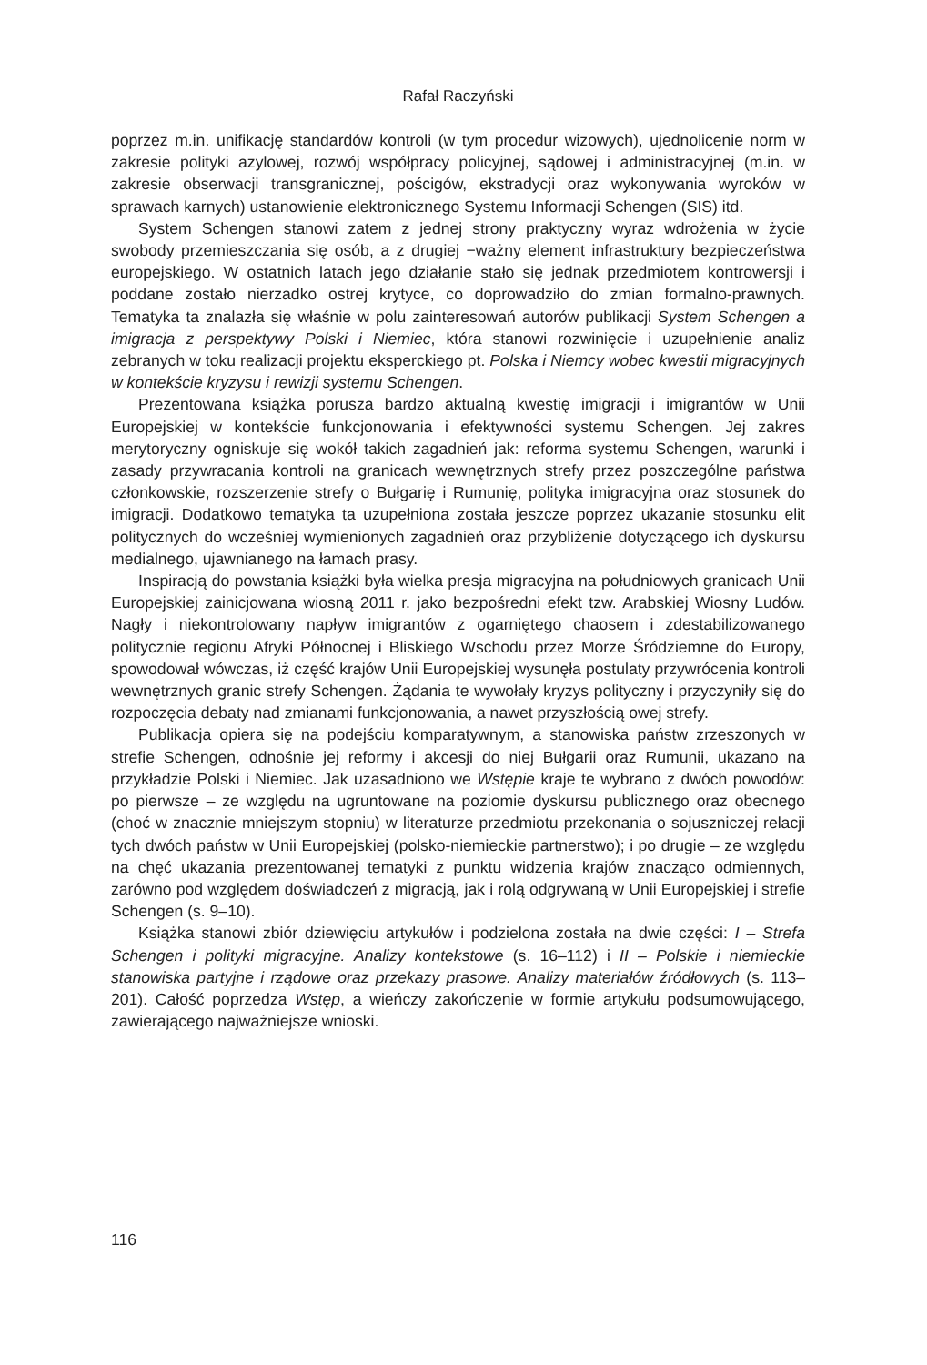Rafał Raczyński
poprzez m.in. unifikację standardów kontroli (w tym procedur wizowych), ujednolicenie norm w zakresie polityki azylowej, rozwój współpracy policyjnej, sądowej i administracyjnej (m.in. w zakresie obserwacji transgranicznej, pościgów, ekstradycji oraz wykonywania wyroków w sprawach karnych) ustanowienie elektronicznego Systemu Informacji Schengen (SIS) itd.
System Schengen stanowi zatem z jednej strony praktyczny wyraz wdrożenia w życie swobody przemieszczania się osób, a z drugiej −ważny element infrastruktury bezpieczeństwa europejskiego. W ostatnich latach jego działanie stało się jednak przedmiotem kontrowersji i poddane zostało nierzadko ostrej krytyce, co doprowadziło do zmian formalno-prawnych. Tematyka ta znalazła się właśnie w polu zainteresowań autorów publikacji System Schengen a imigracja z perspektywy Polski i Niemiec, która stanowi rozwinięcie i uzupełnienie analiz zebranych w toku realizacji projektu eksperckiego pt. Polska i Niemcy wobec kwestii migracyjnych w kontekście kryzysu i rewizji systemu Schengen.
Prezentowana książka porusza bardzo aktualną kwestię imigracji i imigrantów w Unii Europejskiej w kontekście funkcjonowania i efektywności systemu Schengen. Jej zakres merytoryczny ogniskuje się wokół takich zagadnień jak: reforma systemu Schengen, warunki i zasady przywracania kontroli na granicach wewnętrznych strefy przez poszczególne państwa członkowskie, rozszerzenie strefy o Bułgarię i Rumunię, polityka imigracyjna oraz stosunek do imigracji. Dodatkowo tematyka ta uzupełniona została jeszcze poprzez ukazanie stosunku elit politycznych do wcześniej wymienionych zagadnień oraz przybliżenie dotyczącego ich dyskursu medialnego, ujawnianego na łamach prasy.
Inspiracją do powstania książki była wielka presja migracyjna na południowych granicach Unii Europejskiej zainicjowana wiosną 2011 r. jako bezpośredni efekt tzw. Arabskiej Wiosny Ludów. Nagły i niekontrolowany napływ imigrantów z ogarniętego chaosem i zdestabilizowanego politycznie regionu Afryki Północnej i Bliskiego Wschodu przez Morze Śródziemne do Europy, spowodował wówczas, iż część krajów Unii Europejskiej wysunęła postulaty przywrócenia kontroli wewnętrznych granic strefy Schengen. Żądania te wywołały kryzys polityczny i przyczyniły się do rozpoczęcia debaty nad zmianami funkcjonowania, a nawet przyszłością owej strefy.
Publikacja opiera się na podejściu komparatywnym, a stanowiska państw zrzeszonych w strefie Schengen, odnośnie jej reformy i akcesji do niej Bułgarii oraz Rumunii, ukazano na przykładzie Polski i Niemiec. Jak uzasadniono we Wstępie kraje te wybrano z dwóch powodów: po pierwsze – ze względu na ugruntowane na poziomie dyskursu publicznego oraz obecnego (choć w znacznie mniejszym stopniu) w literaturze przedmiotu przekonania o sojuszniczej relacji tych dwóch państw w Unii Europejskiej (polsko-niemieckie partnerstwo); i po drugie – ze względu na chęć ukazania prezentowanej tematyki z punktu widzenia krajów znacząco odmiennych, zarówno pod względem doświadczeń z migracją, jak i rolą odgrywaną w Unii Europejskiej i strefie Schengen (s. 9–10).
Książka stanowi zbiór dziewięciu artykułów i podzielona została na dwie części: I – Strefa Schengen i polityki migracyjne. Analizy kontekstowe (s. 16–112) i II – Polskie i niemieckie stanowiska partyjne i rządowe oraz przekazy prasowe. Analizy materiałów źródłowych (s. 113–201). Całość poprzedza Wstęp, a wieńczy zakończenie w formie artykułu podsumowującego, zawierającego najważniejsze wnioski.
116